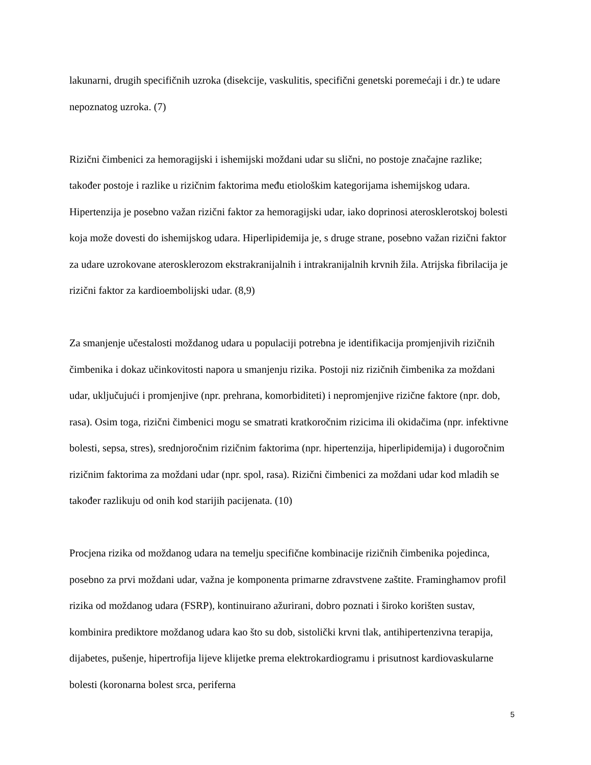lakunarni, drugih specifičnih uzroka (disekcije, vaskulitis, specifični genetski poremećaji i dr.) te udare nepoznatog uzroka. (7)
Rizični čimbenici za hemoragijski i ishemijski moždani udar su slični, no postoje značajne razlike; također postoje i razlike u rizičnim faktorima među etiološkim kategorijama ishemijskog udara. Hipertenzija je posebno važan rizični faktor za hemoragijski udar, iako doprinosi aterosklerotskoj bolesti koja može dovesti do ishemijskog udara. Hiperlipidemija je, s druge strane, posebno važan rizični faktor za udare uzrokovane aterosklerozom ekstrakranijalnih i intrakranijalnih krvnih žila. Atrijska fibrilacija je rizični faktor za kardioembolijski udar. (8,9)
Za smanjenje učestalosti moždanog udara u populaciji potrebna je identifikacija promjenjivih rizičnih čimbenika i dokaz učinkovitosti napora u smanjenju rizika. Postoji niz rizičnih čimbenika za moždani udar, uključujući i promjenjive (npr. prehrana, komorbiditeti) i nepromjenjive rizične faktore (npr. dob, rasa). Osim toga, rizični čimbenici mogu se smatrati kratkoročnim rizicima ili okidačima (npr. infektivne bolesti, sepsa, stres), srednjoročnim rizičnim faktorima (npr. hipertenzija, hiperlipidemija) i dugoročnim rizičnim faktorima za moždani udar (npr. spol, rasa). Rizični čimbenici za moždani udar kod mladih se također razlikuju od onih kod starijih pacijenata. (10)
Procjena rizika od moždanog udara na temelju specifične kombinacije rizičnih čimbenika pojedinca, posebno za prvi moždani udar, važna je komponenta primarne zdravstvene zaštite. Framinghamov profil rizika od moždanog udara (FSRP), kontinuirano ažurirani, dobro poznati i široko korišten sustav, kombinira prediktore moždanog udara kao što su dob, sistolički krvni tlak, antihipertenzivna terapija, dijabetes, pušenje, hipertrofija lijeve klijetke prema elektrokardiogramu i prisutnost kardiovaskularne bolesti (koronarna bolest srca, periferna
5